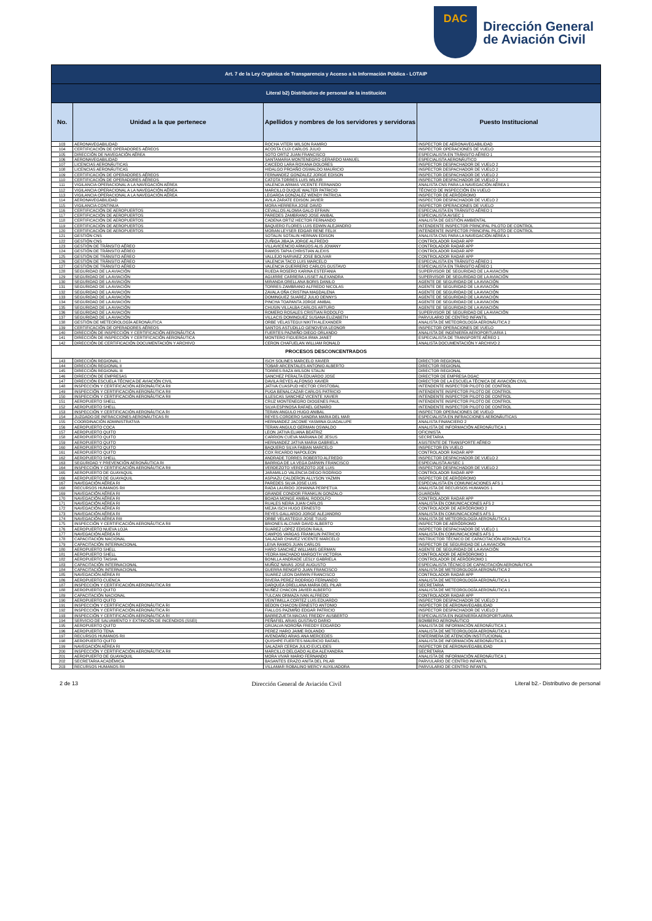DAC
Dirección General
de Aviación Civil
| Art. 7 de la Ley Orgánica de Transparencia y Acceso a la Información Pública - LOTAIP | | | |
| Literal b2) Distributivo de personal de la institución | | | |
| No. | Unidad a la que pertenece | Apellidos y nombres de los servidores y servidoras | Puesto Institucional |
| 103 | AERONAVEGABILIDAD | ROCHA VITERI WILSON RAMIRO | INSPECTOR DE AERONAVEGABILIDAD |
| 104 | CERTIFICACIÓN DE OPERADORES AÉREOS | ACOSTA CUJI CARLOS JULIO | INSPECTOR OPERACIONES DE VUELO |
| 105 | DIRECCIÓN DE NAVEGACIÓN AÉREA | SOTO ORTIZ JUAN FRANCISCO | ESPECIALISTA EN TRÁNSITO AÉREO 1 |
| 106 | AERONAVEGABILIDAD | SANTAMARIA MONTENEGRO GERARDO MANUEL | ESPECIALISTA AERONÁUTICO |
| 107 | LICENCIAS AERONÁUTICAS | CAICEDO LARA ROXANA DOLORES | INSPECTOR DESPACHADOR DE VUELO 2 |
| 108 | LICENCIAS AERONÁUTICAS | HIDALGO PROAÑO OSWALDO MAURICIO | INSPECTOR DESPACHADOR DE VUELO 2 |
| 109 | CERTIFICACIÓN DE OPERADORES AÉREOS | FERNANDEZ GONZALEZ JORGE EDISON | INSPECTOR DESPACHADOR DE VUELO 2 |
| 110 | CERTIFICACIÓN DE OPERADORES AÉREOS | CATOTA TORRES LUIS WILKIR | INSPECTOR DESPACHADOR DE VUELO 2 |
| 111 | VIGILANCIA OPERACIONAL A LA NAVEGACIÓN AÉREA | VALENCIA ARMAS VICENTE FERNANDO | ANALISTA CNS PARA LA NAVEGACIÓN AÉREA 1 |
| 112 | VIGILANCIA OPERACIONAL A LA NAVEGACIÓN AÉREA | MARCILLO DUQUE WALTER PATRICIO | TÉCNICO DE INSPECCIÓN EN VUELO |
| 113 | VIGILANCIA OPERACIONAL A LA NAVEGACIÓN AÉREA | LEGARDA GONZALEZ WENDY PATRICIA | INSPECTOR DE AERÓDROMO |
| 114 | AERONAVEGABILIDAD | AVILA ZARATE EDISON JAVIER | INSPECTOR DESPACHADOR DE VUELO 2 |
| 115 | VIGILANCIA CONTINUA | MORA HERRERA JOSE DAVID | INSPECTOR OPERACIONES DE VUELO |
| 116 | CERTIFICACIÓN DE AEROPUERTOS | CEVALLOS ALOMIA GALO EFRAIN | ESPECIALISTA EN TRÁNSITO AÉREO 1 |
| 117 | CERTIFICACIÓN DE AEROPUERTOS | PAREDES ZAMBRANO JOSE ANIBAL | ESPECIALISTA AVSEC 1 |
| 118 | CERTIFICACIÓN DE AEROPUERTOS | CADENA ORTIZ HECTOR FERNANDO | ANALISTA DE GESTIÓN AMBIENTAL |
| 119 | CERTIFICACIÓN DE AEROPUERTOS | BAQUERO FLORES LUIS EDWIN ALEJANDRO | INTENDENTE INSPECTOR PRINCIPAL PILOTO DE CONTROL |
| 120 | CERTIFICACIÓN DE AEROPUERTOS | MORAN LEYSER EDGAR RENE FELIX | INTENDENTE INSPECTOR PRINCIPAL PILOTO DE CONTROL |
| 121 | GESTIÓN CNS | SOTALIN SOTALIN HERNAN EDISON | ANALISTA CNS PARA LA NAVEGACIÓN AÉREA 1 |
| 122 | GESTIÓN CNS | ZUÑIGA JIBAJA JORGE ALFREDO | CONTROLADOR RADAR APP |
| 123 | GESTIÓN DE TRÁNSITO AÉREO | VILLAVICENCIO ARMIJOS ALIS JOWANY | CONTROLADOR RADAR APP |
| 124 | GESTIÓN DE TRÁNSITO AÉREO | RAMOS TAPIA CHRISTIAN ALEXIS | CONTROLADOR RADAR APP |
| 125 | GESTIÓN DE TRÁNSITO AÉREO | VALLEJO NARVAEZ JOSE BOLIVAR | CONTROLADOR RADAR APP |
| 126 | GESTIÓN DE TRÁNSITO AÉREO | VALENCIA TACO LUIS MARCELO | ESPECIALISTA EN TRÁNSITO AÉREO 1 |
| 127 | GESTIÓN DE TRÁNSITO AÉREO | VALENCIA GUERRERO CARLOS GUSTAVO | ESPECIALISTA EN TRÁNSITO AÉREO 1 |
| 128 | SEGURIDAD DE LA AVIACIÓN | RUEDA ROSERO KARINA ESTEFANIA | SUPERVISOR DE SEGURIDAD DE LA AVIACIÓN |
| 129 | SEGURIDAD DE LA AVIACIÓN | AGUIRRE CARRERA LISSET ALEXANDRA | SUPERVISOR DE SEGURIDAD DE LA AVIACIÓN |
| 130 | SEGURIDAD DE LA AVIACIÓN | MIRANDA ORELLANA BORIS DANILO | AGENTE DE SEGURIDAD DE LA AVIACIÓN |
| 131 | SEGURIDAD DE LA AVIACIÓN | TORRES ZAMBRANO ALFREDO NICOLAS | AGENTE DE SEGURIDAD DE LA AVIACIÓN |
| 132 | SEGURIDAD DE LA AVIACIÓN | ZAVALA OÑA CRISTINA MAGDALENA | AGENTE DE SEGURIDAD DE LA AVIACIÓN |
| 133 | SEGURIDAD DE LA AVIACIÓN | DOMINGUEZ SUAREZ JULIO DENNYS | AGENTE DE SEGURIDAD DE LA AVIACIÓN |
| 134 | SEGURIDAD DE LA AVIACIÓN | PINCHA TOAPANTA JORGE ANIBAL | AGENTE DE SEGURIDAD DE LA AVIACIÓN |
| 135 | SEGURIDAD DE LA AVIACIÓN | CHUSIN VILLALBA CARLOS ARTURO | AGENTE DE SEGURIDAD DE LA AVIACIÓN |
| 136 | SEGURIDAD DE LA AVIACIÓN | ROMERO ROSALES CRISTIAN RODOLFO | SUPERVISOR DE SEGURIDAD DE LA AVIACIÓN |
| 137 | SEGURIDAD DE LA AVIACIÓN | VILLACIS DOMINGUEZ SUSANA ELIZABETH | PARVULARIO DE CENTRO INFANTIL |
| 138 | GESTIÓN DE METEOROLOGÍA AERONÁUTICA | ORBE VELASTEGUI NIKITH ALEXANDER | ANALISTA DE METEOROLOGÍA AERONÁUTICA 2 |
| 139 | CERTIFICACIÓN DE OPERADORES AÉREOS | SANTOS ASTUDILLO GENOVEVA LEONOR | INSPECTOR OPERACIONES DE VUELO |
| 140 | DIRECCIÓN DE INSPECCIÓN Y CERTIFICACIÓN AERONÁUTICA | FUERTES PAZMIÑO DIEGO ORLANDO | ANALISTA DE INGENIERÍA AEROPORTUARIA 1 |
| 141 | DIRECCIÓN DE INSPECCIÓN Y CERTIFICACIÓN AERONÁUTICA | MONTERO FIGUEROA IRMA JANET | ESPECIALISTA DE TRANSPORTE AÉREO 1 |
| 142 | DIRECCIÓN DE CERTIFICACIÓN DOCUMENTACIÓN Y ARCHIVO | CERON CHAFUELAN WILLIAM RONALD | ANALISTA DOCUMENTACIÓN Y ARCHIVO 2 |
| PROCESOS DESCONCENTRADOS | | | |
| 143 | DIRECCIÓN REGIONAL I | ISCH SOLINES MARCELO XAVIER | DIRECTOR REGIONAL |
| 144 | DIRECCIÓN REGIONAL II | TOBAR ARCENTALES ANTONIO ALBERTO | DIRECTOR REGIONAL |
| 145 | DIRECCIÓN REGIONAL III | TORRES RAZA WILSON STALIN | DIRECTOR REGIONAL |
| 146 | DIRECCIÓN DE EMPRESAS | SANCHEZ PERALTA EDUARDO JOSE | DIRECTOR DE EMPRESA DGAC |
| 147 | DIRECCIÓN ESCUELA TÉCNICA DE AVIACIÓN CIVIL | DAVILA REYES ALFONSO XAVIER | DIRECTOR DE LA ESCUELA TÉCNICA DE AVIACIÓN CIVIL |
| 148 | INSPECCIÓN Y CERTIFICACIÓN AERONÁUTICA RII | JATIVA CUASPUD HECTOR CRISTOBAL | INTENDENTE INSPECTOR PILOTO DE CONTROL |
| 149 | INSPECCIÓN Y CERTIFICACIÓN AERONÁUTICA RII | PUGA BENALCAZAR CARLOS PATRICIO | INTENDENTE INSPECTOR PILOTO DE CONTROL |
| 150 | INSPECCIÓN Y CERTIFICACIÓN AERONÁUTICA RII | ILLESCAS SANCHEZ VICENTE XAVIER | INTENDENTE INSPECTOR PILOTO DE CONTROL |
| 151 | AEROPUERTO SHELL | CRUZ MONTENEGRO DIOGENES PAUL | INTENDENTE INSPECTOR PILOTO DE CONTROL |
| 152 | AEROPUERTO SHELL | SILVA ESPINOSA RAFAEL GENARO | INTENDENTE INSPECTOR PILOTO DE CONTROL |
| 153 | INSPECCIÓN Y CERTIFICACIÓN AERONÁUTICA RI | TERAN ANGULO HUGO ANIBAL | INSPECTOR OPERACIONES DE VUELO |
| 154 | JUZGADO DE INFRACCIONES AERONÁUTICAS RI | REYES CORDERO SANDRA MARIA DEL MAR | ESPECIALISTA EN INFRACCIONES AERONÁUTICAS |
| 155 | COORDINACIÓN ADMINISTRATIVA | HERNANDEZ JACOME YASMINA GUADALUPE | ANALISTA FINANCIERO 2 |
| 156 | AEROPUERTO COCA | TERAN ANGULO GERMAN OSWALDO | ANALISTA DE INFORMACIÓN AERONÁUTICA 1 |
| 157 | AEROPUERTO QUITO | LEON JATIVA ELIANA BEATRIZ | OFICINISTA |
| 158 | AEROPUERTO QUITO | CARRION CUEVA MARIANA DE JESUS | SECRETARIA |
| 159 | AEROPUERTO QUITO | HERNANDEZ JATIVA MARIA GABRIELA | ASISTENTE DE TRANSPORTE AÉREO |
| 160 | AEROPUERTO QUITO | BAQUERO SILVA FABIAN MARCELO | INSPECTOR EN VUELO |
| 161 | AEROPUERTO QUITO | COX RICARDO NAPOLEON | CONTROLADOR RADAR APP |
| 162 | AEROPUERTO SHELL | ANDRADE TORRES ROBERTO ALFREDO | INSPECTOR DESPACHADOR DE VUELO 2 |
| 163 | SEGURIDAD Y PREVENCIÓN AERONÁUTICA RI | BARRIGA DE LA VEGA DARWIN FRANCISCO | ESPECIALISTA AVSEC 1 |
| 164 | INSPECCIÓN Y CERTIFICACIÓN AERONÁUTICA RII | VERDEZOTO VERDEZOTO JOE LUIS | INSPECTOR DESPACHADOR DE VUELO 2 |
| 165 | AEROPUERTO DE GUAYAQUIL | JARAMILLO VALENCIA DIEGO RODRIGO | CONTROLADOR RADAR APP |
| 166 | AEROPUERTO DE GUAYAQUIL | ASPIAZU CALDERON ALLYSON YAZMIN | INSPECTOR DE AERÓDROMO |
| 167 | NAVEGACIÓN AÉREA RI | PAREDES SILVA JOSE LUIS | ESPECIALISTA EN COMUNICACIONES AFS 1 |
| 168 | RECURSOS HUMANOS RII | RADA LAURIDO JOHANNA PERPETUA | ANALISTA DE RECURSOS HUMANOS 1 |
| 169 | NAVEGACIÓN AÉREA RI | GRANDE CONDOR FRANKLIN GONZALO | GUARDIÁN |
| 170 | NAVEGACIÓN AÉREA RI | BOADA MONGE ANIBAL RODOLFO | CONTROLADOR RADAR APP |
| 171 | NAVEGACIÓN AÉREA RI | RUALES NEIRA JUAN CARLOS | ANALISTA EN COMUNICACIONES AFS 2 |
| 172 | NAVEGACIÓN AÉREA RI | MEJIA ISCH HUGO ERNESTO | CONTROLADOR DE AERÓDROMO 2 |
| 173 | NAVEGACIÓN AÉREA RI | REYES GALLARDO JORGE ALEJANDRO | ANALISTA EN COMUNICACIONES AFS 1 |
| 174 | NAVEGACIÓN AÉREA RIII | ORBE VELASTEGUI JOSE TULIO | ANALISTA DE METEOROLOGÍA AERONÁUTICA 1 |
| 175 | INSPECCIÓN Y CERTIFICACIÓN AERONÁUTICA RII | BRIONES ALCIVAR DAVID ALBERTO | INSPECTOR DE AERÓDROMO |
| 176 | AEROPUERTO NUEVA LOJA | SUAREZ LOPEZ EDISON RAUL | INSPECTOR DESPACHADOR DE VUELO 1 |
| 177 | NAVEGACIÓN AÉREA RI | CAMPOS VARGAS FRANKLIN PATRICIO | ANALISTA EN COMUNICACIONES AFS 1 |
| 178 | CAPACITACIÓN NACIONAL | SALAZAR CHAVEZ VICENTE MARCELO | INSTRUCTOR TÉCNICO DE CAPACITACIÓN AERONÁUTICA |
| 179 | CAPACITACIÓN INTERNACIONAL | LEIVA RAMOS JUAN CARLOS | INSPECTOR DE SEGURIDAD DE LA AVIACIÓN |
| 180 | AEROPUERTO SHELL | HARO SANCHEZ WILLIAMS GERMAN | AGENTE DE SEGURIDAD DE LA AVIACIÓN |
| 181 | AEROPUERTO SHELL | YEDRA MACHADO MARGOTH VICTORIA | CONTROLADOR DE AERÓDROMO 1 |
| 182 | AEROPUERTO TAISHA | BONILLA ANDRADE LESLY GABRIELA | CONTROLADOR DE AERÓDROMO 1 |
| 183 | CAPACITACIÓN INTERNACIONAL | MUÑOZ NAVAS JOSE AUGUSTO | ESPECIALISTA TÉCNICO DE CAPACITACIÓN AERONÁUTICA |
| 184 | CAPACITACIÓN INTERNACIONAL | GUERRA RENGIFO JUAN FRANCISCO | ANALISTA DE METEOROLOGÍA AERONÁUTICA 2 |
| 185 | NAVEGACIÓN AÉREA RI | SUAREZ LEON DARWIN FRANCISCO | CONTROLADOR RADAR APP |
| 186 | AEROPUERTO CUENCA | RIVERA PEREZ RODRIGO FERNANDO | ANALISTA DE METEOROLOGÍA AERONÁUTICA 1 |
| 187 | INSPECCIÓN Y CERTIFICACIÓN AERONÁUTICA RII | DARQUEA ORELLANA MARIA DEL PILAR | SECRETARIA |
| 188 | AEROPUERTO QUITO | NUÑEZ CHACON JAVIER ALBERTO | ANALISTA DE METEOROLOGÍA AERONÁUTICA 1 |
| 189 | CAPACITACIÓN NACIONAL | TULCAN ORMAZA IVAN ALFREDO | CONTROLADOR RADAR APP |
| 190 | AEROPUERTO QUITO | VEINTIMILLA CORTEZ LUIS EDUARDO | INSPECTOR DESPACHADOR DE VUELO 2 |
| 191 | INSPECCIÓN Y CERTIFICACIÓN AERONÁUTICA RI | BEDON CHACON ERNESTO ANTONIO | INSPECTOR DE AERONAVEGABILIDAD |
| 192 | INSPECCIÓN Y CERTIFICACIÓN AERONÁUTICA RI | FIALLOS PAZMIÑO EDGAR PATRICIO | INSPECTOR DESPACHADOR DE VUELO 2 |
| 193 | INSPECCIÓN Y CERTIFICACIÓN AERONÁUTICA RI | BARREZUETA MACIAS FREDDY AUSBERTO | ESPECIALISTA EN INGENIERÍA AEROPORTUARIA |
| 194 | SERVICIO DE SALVAMENTO Y EXTINCIÓN DE INCENDIOS (SSEI) | PEÑAFIEL ARIAS GUSTAVO DARIO | BOMBERO AERONÁUTICO |
| 195 | AEROPUERTO QUITO | GRIJALVA NOROÑA FREDDY EDGARDO | ANALISTA DE INFORMACIÓN AERONÁUTICA 1 |
| 196 | AEROPUERTO TENA | PEREZ HARO JAIME ROLANDO | ANALISTA DE METEOROLOGÍA AERONÁUTICA 1 |
| 197 | RECURSOS HUMANOS RII | AVENDAÑO ARIAS ANA MERCEDES | ENFERMERA DE ATENCIÓN INSTITUCIONAL |
| 198 | AEROPUERTO QUITO | QUISHPE FUERTES MAURICIO RAFAEL | ANALISTA DE INFORMACIÓN AERONÁUTICA 1 |
| 199 | NAVEGACIÓN AÉREA RI | SALAZAR CERDA JULIO EUCLIDES | INSPECTOR DE AERONAVEGABILIDAD |
| 200 | INSPECCIÓN Y CERTIFICACIÓN AERONÁUTICA RII | MARCILLO DELGADO ALIDA ALEXANDRA | SECRETARIA |
| 201 | AEROPUERTO DE GUAYAQUIL | MORA VIVAR MARIO FERNANDO | ANALISTA DE INFORMACIÓN AERONÁUTICA 1 |
| 202 | SECRETARIA ACADÉMICA | BASANTES ERAZO ANITA DEL PILAR | PARVULARIO DE CENTRO INFANTIL |
| 203 | RECURSOS HUMANOS RII | VILLAMAR ROBALINO MERCY AUXILIADORA | PARVULARIO DE CENTRO INFANTIL |
2 de 13 Dirección General de Aviación Civil Literal b2.- Distributivo de personal